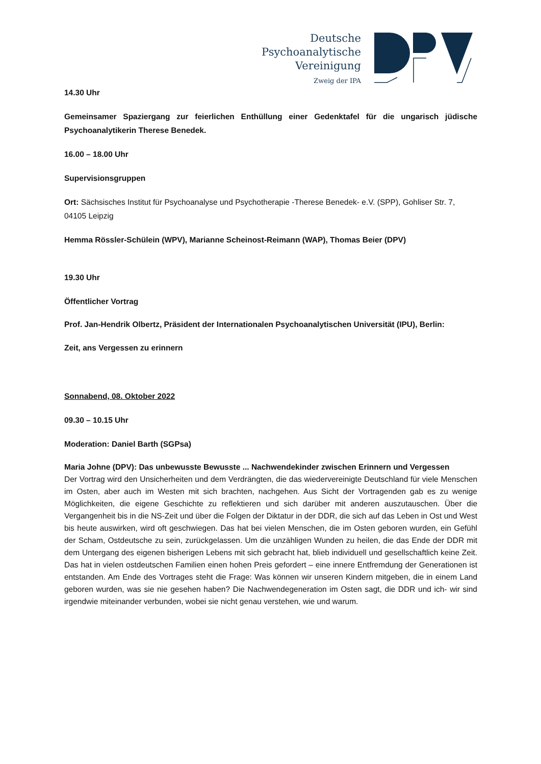Deutsche
Psychoanalytische
Vereinigung
Zweig der IPA
14.30 Uhr
Gemeinsamer Spaziergang zur feierlichen Enthüllung einer Gedenktafel für die ungarisch jüdische Psychoanalytikerin Therese Benedek.
16.00 – 18.00 Uhr
Supervisionsgruppen
Ort: Sächsisches Institut für Psychoanalyse und Psychotherapie -Therese Benedek- e.V. (SPP), Gohliser Str. 7, 04105 Leipzig
Hemma Rössler-Schülein (WPV), Marianne Scheinost-Reimann (WAP), Thomas Beier (DPV)
19.30 Uhr
Öffentlicher Vortrag
Prof. Jan-Hendrik Olbertz, Präsident der Internationalen Psychoanalytischen Universität (IPU), Berlin:
Zeit, ans Vergessen zu erinnern
Sonnabend, 08. Oktober 2022
09.30 – 10.15 Uhr
Moderation: Daniel Barth (SGPsa)
Maria Johne (DPV): Das unbewusste Bewusste ... Nachwendekinder zwischen Erinnern und Vergessen
Der Vortrag wird den Unsicherheiten und dem Verdrängten, die das wiedervereinigte Deutschland für viele Menschen im Osten, aber auch im Westen mit sich brachten, nachgehen. Aus Sicht der Vortragenden gab es zu wenige Möglichkeiten, die eigene Geschichte zu reflektieren und sich darüber mit anderen auszutauschen. Über die Vergangenheit bis in die NS-Zeit und über die Folgen der Diktatur in der DDR, die sich auf das Leben in Ost und West bis heute auswirken, wird oft geschwiegen. Das hat bei vielen Menschen, die im Osten geboren wurden, ein Gefühl der Scham, Ostdeutsche zu sein, zurückgelassen. Um die unzähligen Wunden zu heilen, die das Ende der DDR mit dem Untergang des eigenen bisherigen Lebens mit sich gebracht hat, blieb individuell und gesellschaftlich keine Zeit. Das hat in vielen ostdeutschen Familien einen hohen Preis gefordert – eine innere Entfremdung der Generationen ist entstanden. Am Ende des Vortrages steht die Frage: Was können wir unseren Kindern mitgeben, die in einem Land geboren wurden, was sie nie gesehen haben? Die Nachwendegeneration im Osten sagt, die DDR und ich- wir sind irgendwie miteinander verbunden, wobei sie nicht genau verstehen, wie und warum.